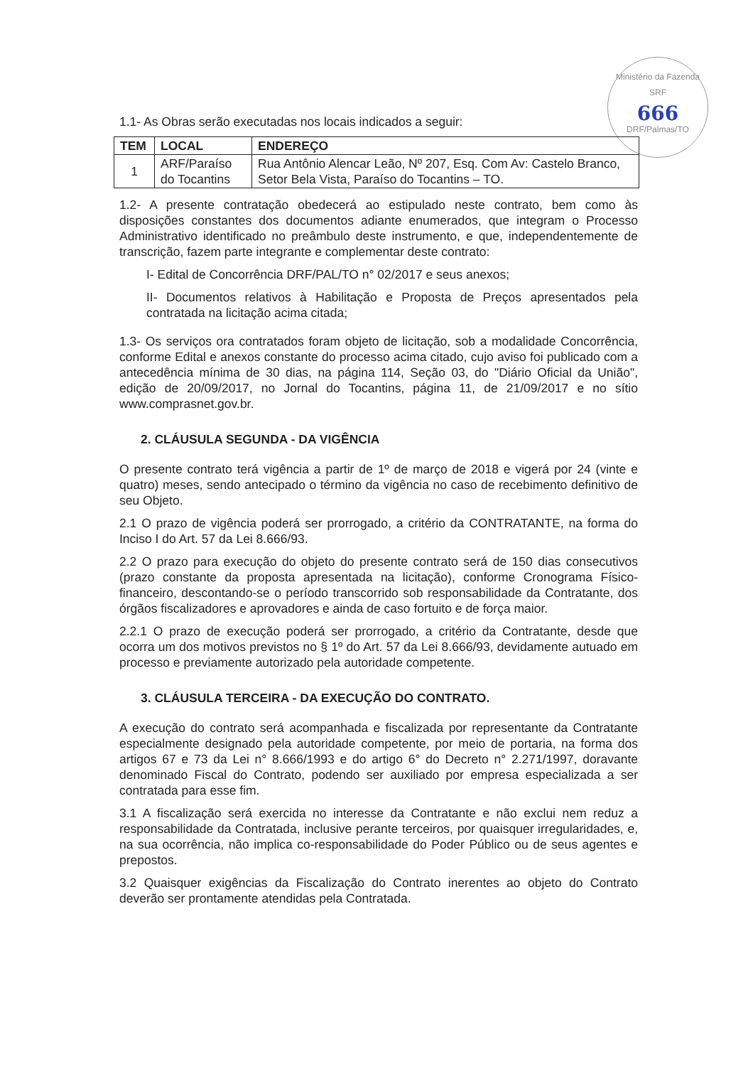Ministério da Fazenda SRF
666
DRF/Palmas/TO
1.1- As Obras serão executadas nos locais indicados a seguir:
| TEM | LOCAL | ENDEREÇO |
| --- | --- | --- |
| 1 | ARF/Paraíso do Tocantins | Rua Antônio Alencar Leão, Nº 207, Esq. Com Av: Castelo Branco, Setor Bela Vista, Paraíso do Tocantins – TO. |
1.2- A presente contratação obedecerá ao estipulado neste contrato, bem como às disposições constantes dos documentos adiante enumerados, que integram o Processo Administrativo identificado no preâmbulo deste instrumento, e que, independentemente de transcrição, fazem parte integrante e complementar deste contrato:
I- Edital de Concorrência DRF/PAL/TO n° 02/2017 e seus anexos;
II- Documentos relativos à Habilitação e Proposta de Preços apresentados pela contratada na licitação acima citada;
1.3- Os serviços ora contratados foram objeto de licitação, sob a modalidade Concorrência, conforme Edital e anexos constante do processo acima citado, cujo aviso foi publicado com a antecedência mínima de 30 dias, na página 114, Seção 03, do "Diário Oficial da União", edição de 20/09/2017, no Jornal do Tocantins, página 11, de 21/09/2017 e no sítio www.comprasnet.gov.br.
2. CLÁUSULA SEGUNDA - DA VIGÊNCIA
O presente contrato terá vigência a partir de 1º de março de 2018 e vigerá por 24 (vinte e quatro) meses, sendo antecipado o término da vigência no caso de recebimento definitivo de seu Objeto.
2.1 O prazo de vigência poderá ser prorrogado, a critério da CONTRATANTE, na forma do Inciso I do Art. 57 da Lei 8.666/93.
2.2 O prazo para execução do objeto do presente contrato será de 150 dias consecutivos (prazo constante da proposta apresentada na licitação), conforme Cronograma Físico-financeiro, descontando-se o período transcorrido sob responsabilidade da Contratante, dos órgãos fiscalizadores e aprovadores e ainda de caso fortuito e de força maior.
2.2.1 O prazo de execução poderá ser prorrogado, a critério da Contratante, desde que ocorra um dos motivos previstos no § 1º do Art. 57 da Lei 8.666/93, devidamente autuado em processo e previamente autorizado pela autoridade competente.
3. CLÁUSULA TERCEIRA - DA EXECUÇÃO DO CONTRATO.
A execução do contrato será acompanhada e fiscalizada por representante da Contratante especialmente designado pela autoridade competente, por meio de portaria, na forma dos artigos 67 e 73 da Lei n° 8.666/1993 e do artigo 6° do Decreto n° 2.271/1997, doravante denominado Fiscal do Contrato, podendo ser auxiliado por empresa especializada a ser contratada para esse fim.
3.1 A fiscalização será exercida no interesse da Contratante e não exclui nem reduz a responsabilidade da Contratada, inclusive perante terceiros, por quaisquer irregularidades, e, na sua ocorrência, não implica co-responsabilidade do Poder Público ou de seus agentes e prepostos.
3.2 Quaisquer exigências da Fiscalização do Contrato inerentes ao objeto do Contrato deverão ser prontamente atendidas pela Contratada.